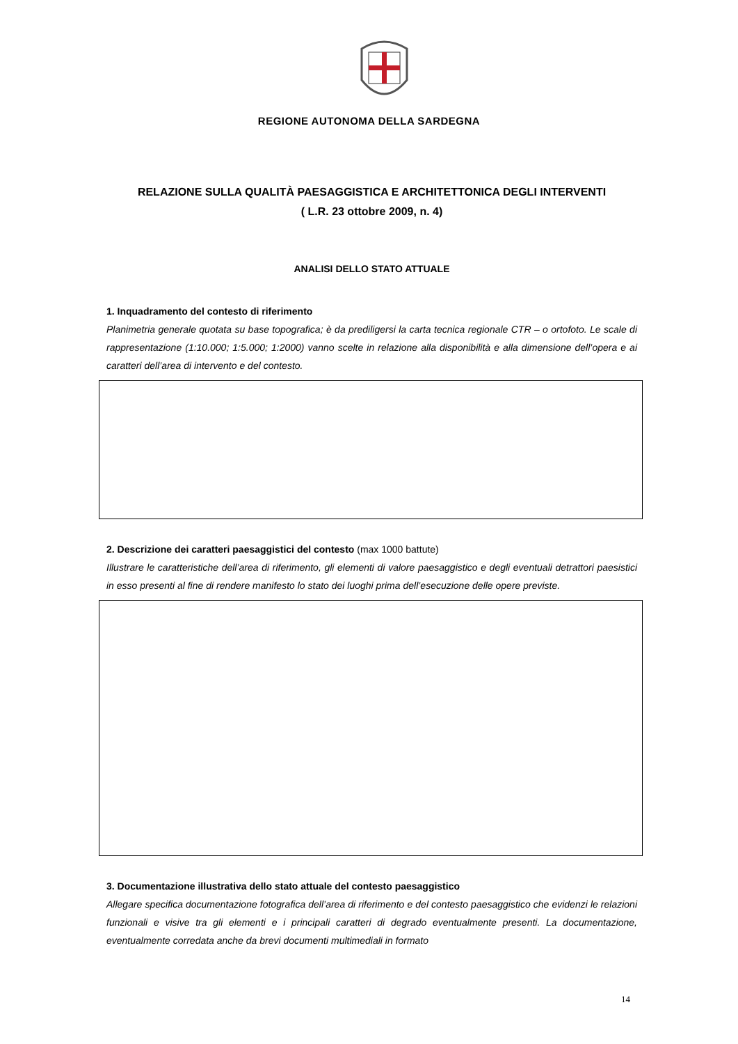REGIONE AUTONOMA DELLA SARDEGNA
RELAZIONE SULLA QUALITÀ PAESAGGISTICA E ARCHITETTONICA DEGLI INTERVENTI
( L.R. 23 ottobre 2009, n. 4)
ANALISI DELLO STATO ATTUALE
1. Inquadramento del contesto di riferimento
Planimetria generale quotata su base topografica; è da prediligersi la carta tecnica regionale CTR – o ortofoto. Le scale di rappresentazione (1:10.000; 1:5.000; 1:2000) vanno scelte in relazione alla disponibilità e alla dimensione dell’opera e ai caratteri dell’area di intervento e del contesto.
2. Descrizione dei caratteri paesaggistici del contesto (max 1000 battute)
Illustrare le caratteristiche dell’area di riferimento, gli elementi di valore paesaggistico e degli eventuali detrattori paesistici in esso presenti al fine di rendere manifesto lo stato dei luoghi prima dell’esecuzione delle opere previste.
3. Documentazione illustrativa dello stato attuale del contesto paesaggistico
Allegare specifica documentazione fotografica dell’area di riferimento e del contesto paesaggistico che evidenzi le relazioni funzionali e visive tra gli elementi e i principali caratteri di degrado eventualmente presenti. La documentazione, eventualmente corredata anche da brevi documenti multimediali in formato
14